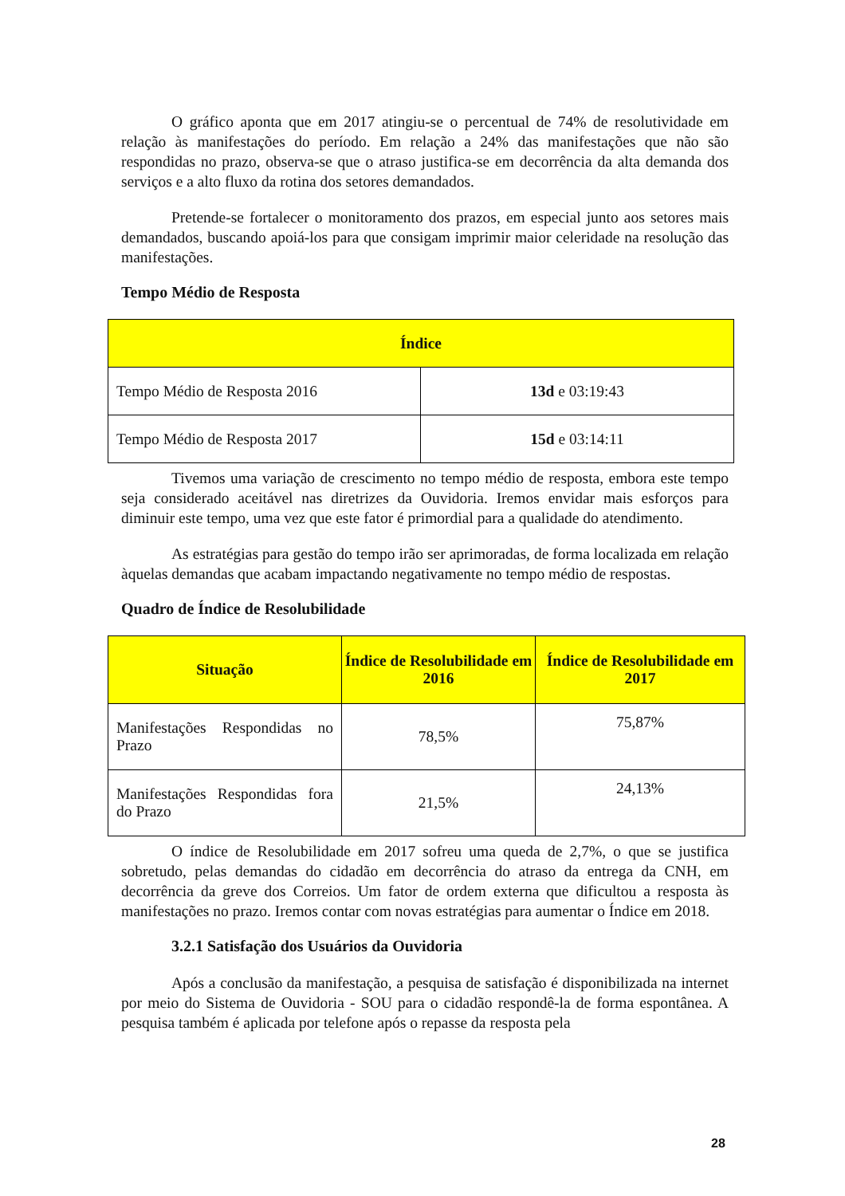O gráfico aponta que em 2017 atingiu-se o percentual de 74% de resolutividade em relação às manifestações do período. Em relação a 24% das manifestações que não são respondidas no prazo, observa-se que o atraso justifica-se em decorrência da alta demanda dos serviços e a alto fluxo da rotina dos setores demandados.
Pretende-se fortalecer o monitoramento dos prazos, em especial junto aos setores mais demandados, buscando apoiá-los para que consigam imprimir maior celeridade na resolução das manifestações.
Tempo Médio de Resposta
| Índice | |
| --- | --- |
| Tempo Médio de Resposta 2016 | 13d e 03:19:43 |
| Tempo Médio de Resposta 2017 | 15d e 03:14:11 |
Tivemos uma variação de crescimento no tempo médio de resposta, embora este tempo seja considerado aceitável nas diretrizes da Ouvidoria. Iremos envidar mais esforços para diminuir este tempo, uma vez que este fator é primordial para a qualidade do atendimento.
As estratégias para gestão do tempo irão ser aprimoradas, de forma localizada em relação àquelas demandas que acabam impactando negativamente no tempo médio de respostas.
Quadro de Índice de Resolubilidade
| Situação | Índice de Resolubilidade em 2016 | Índice de Resolubilidade em 2017 |
| --- | --- | --- |
| Manifestações Respondidas no Prazo | 78,5% | 75,87% |
| Manifestações Respondidas fora do Prazo | 21,5% | 24,13% |
O índice de Resolubilidade em 2017 sofreu uma queda de 2,7%, o que se justifica sobretudo, pelas demandas do cidadão em decorrência do atraso da entrega da CNH, em decorrência da greve dos Correios. Um fator de ordem externa que dificultou a resposta às manifestações no prazo. Iremos contar com novas estratégias para aumentar o Índice em 2018.
3.2.1 Satisfação dos Usuários da Ouvidoria
Após a conclusão da manifestação, a pesquisa de satisfação é disponibilizada na internet por meio do Sistema de Ouvidoria - SOU para o cidadão respondê-la de forma espontânea. A pesquisa também é aplicada por telefone após o repasse da resposta pela
28